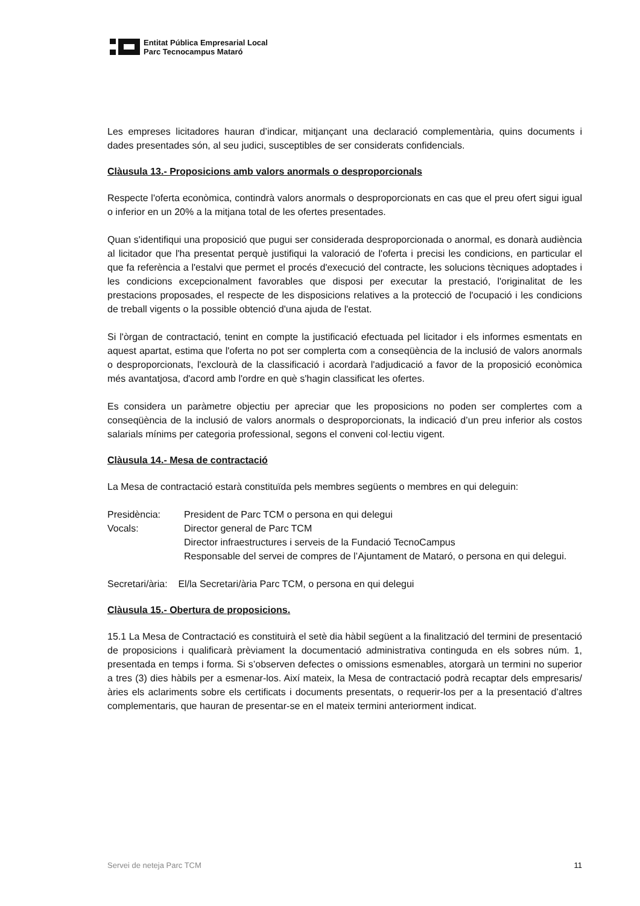Entitat Pública Empresarial Local
Parc Tecnocampus Mataró
Les empreses licitadores hauran d’indicar, mitjançant una declaració complementària, quins documents i dades presentades són, al seu judici, susceptibles de ser considerats confidencials.
Clàusula 13.- Proposicions amb valors anormals o desproporcionals
Respecte l'oferta econòmica, contindrà valors anormals o desproporcionats en cas que el preu ofert sigui igual o inferior en un 20% a la mitjana total de les ofertes presentades.
Quan s'identifiqui una proposició que pugui ser considerada desproporcionada o anormal, es donarà audiència al licitador que l'ha presentat perquè justifiqui la valoració de l'oferta i precisi les condicions, en particular el que fa referència a l'estalvi que permet el procés d'execució del contracte, les solucions tècniques adoptades i les condicions excepcionalment favorables que disposi per executar la prestació, l'originalitat de les prestacions proposades, el respecte de les disposicions relatives a la protecció de l'ocupació i les condicions de treball vigents o la possible obtenció d'una ajuda de l'estat.
Si l'òrgan de contractació, tenint en compte la justificació efectuada pel licitador i els informes esmentats en aquest apartat, estima que l'oferta no pot ser complerta com a conseqüència de la inclusió de valors anormals o desproporcionats, l'exclourà de la classificació i acordarà l'adjudicació a favor de la proposició econòmica més avantatjosa, d'acord amb l'ordre en què s'hagin classificat les ofertes.
Es considera un paràmetre objectiu per apreciar que les proposicions no poden ser complertes com a conseqüència de la inclusió de valors anormals o desproporcionats, la indicació d’un preu inferior als costos salarials mínims per categoria professional, segons el conveni col·lectiu vigent.
Clàusula 14.- Mesa de contractació
La Mesa de contractació estarà constituïda pels membres següents o membres en qui deleguin:
Presidència: President de Parc TCM o persona en qui delegui
Vocals: Director general de Parc TCM
Director infraestructures i serveis de la Fundació TecnoCampus
Responsable del servei de compres de l’Ajuntament de Mataró, o persona en qui delegui.
Secretari/ària: El/la Secretari/ària Parc TCM, o persona en qui delegui
Clàusula 15.- Obertura de proposicions.
15.1 La Mesa de Contractació es constituirà el setè dia hàbil següent a la finalització del termini de presentació de proposicions i qualificarà prèviament la documentació administrativa continguda en els sobres núm. 1, presentada en temps i forma. Si s’observen defectes o omissions esmenables, atorgarà un termini no superior a tres (3) dies hàbils per a esmenar-los. Així mateix, la Mesa de contractació podrà recaptar dels empresaris/àries els aclariments sobre els certificats i documents presentats, o requerir-los per a la presentació d’altres complementaris, que hauran de presentar-se en el mateix termini anteriorment indicat.
Servei de neteja Parc TCM 11